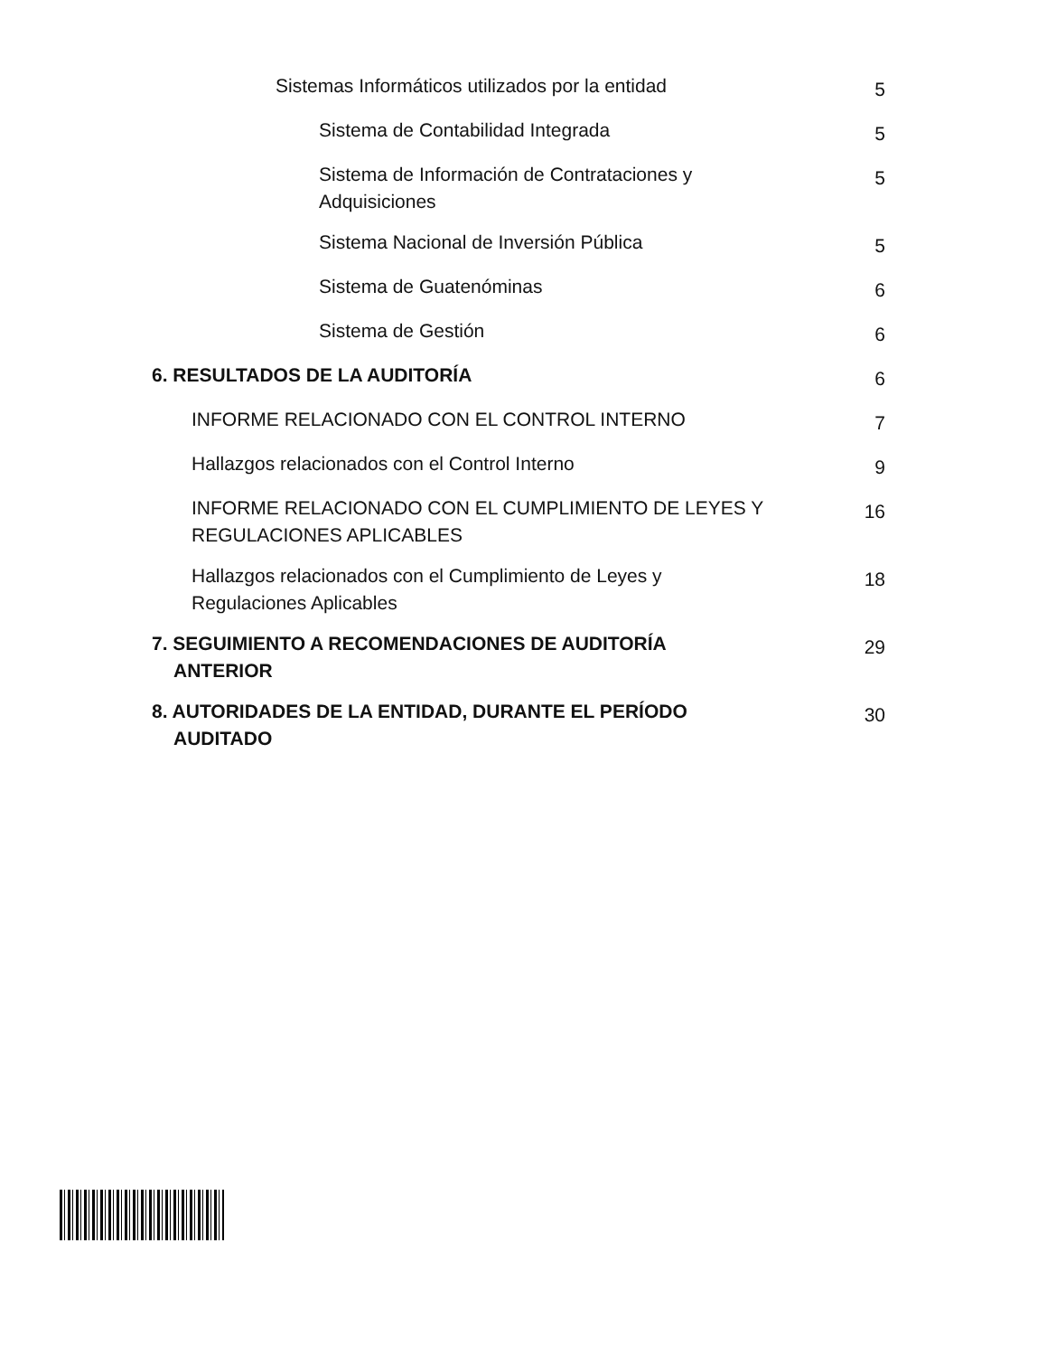Sistemas Informáticos utilizados por la entidad
5
Sistema de Contabilidad Integrada
5
Sistema de Información de Contrataciones y Adquisiciones
5
Sistema Nacional de Inversión Pública
5
Sistema de Guatenóminas
6
Sistema de Gestión
6
6. RESULTADOS DE LA AUDITORÍA
6
INFORME RELACIONADO CON EL CONTROL INTERNO
7
Hallazgos relacionados con el Control Interno
9
INFORME RELACIONADO CON EL CUMPLIMIENTO DE LEYES Y REGULACIONES APLICABLES
16
Hallazgos relacionados con el Cumplimiento de Leyes y Regulaciones Aplicables
18
7. SEGUIMIENTO A RECOMENDACIONES DE AUDITORÍA ANTERIOR
29
8. AUTORIDADES DE LA ENTIDAD, DURANTE EL PERÍODO AUDITADO
30